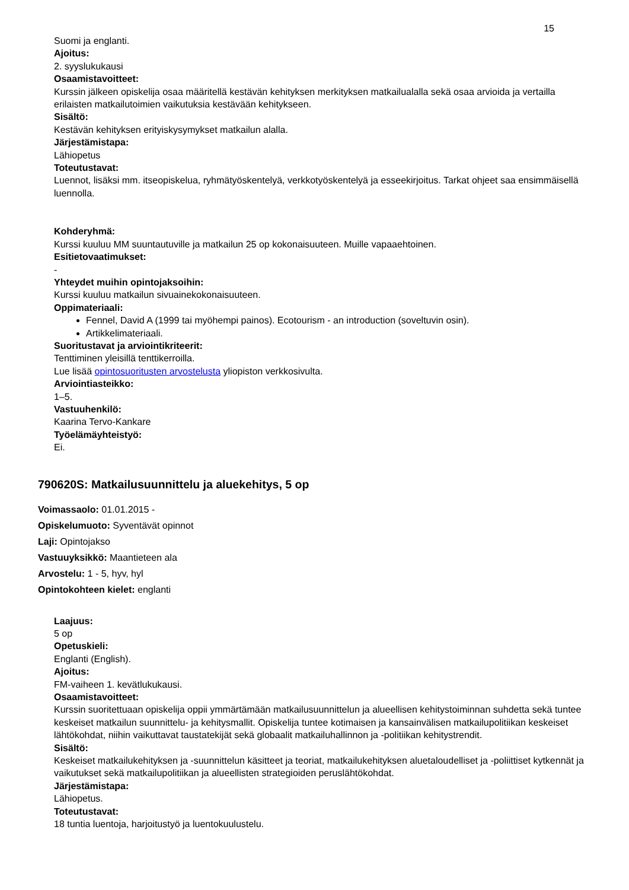15
Suomi ja englanti.
Ajoitus:
2. syyslukukausi
Osaamistavoitteet:
Kurssin jälkeen opiskelija osaa määritellä kestävän kehityksen merkityksen matkailualalla sekä osaa arvioida ja vertailla erilaisten matkailutoimien vaikutuksia kestävään kehitykseen.
Sisältö:
Kestävän kehityksen erityiskysymykset matkailun alalla.
Järjestämistapa:
Lähiopetus
Toteutustavat:
Luennot, lisäksi mm. itseopiskelua, ryhmätyöskentelyä, verkkotyöskentelyä ja esseekirjoitus. Tarkat ohjeet saa ensimmäisellä luennolla.
Kohderyhmä:
Kurssi kuuluu MM suuntautuville ja matkailun 25 op kokonaisuuteen. Muille vapaaehtoinen.
Esitietovaatimukset:
-
Yhteydet muihin opintojaksoihin:
Kurssi kuuluu matkailun sivuainekokonaisuuteen.
Oppimateriaali:
Fennel, David A (1999 tai myöhempi painos). Ecotourism - an introduction (soveltuvin osin).
Artikkelimateriaali.
Suoritustavat ja arviointikriteerit:
Tenttiminen yleisillä tenttikerroilla.
Lue lisää opintosuoritusten arvostelusta yliopiston verkkosivulta.
Arviointiasteikko:
1–5.
Vastuuhenkilö:
Kaarina Tervo-Kankare
Työelämäyhteistyö:
Ei.
790620S: Matkailusuunnittelu ja aluekehitys, 5 op
Voimassaolo: 01.01.2015 -
Opiskelumuoto: Syventävät opinnot
Laji: Opintojakso
Vastuuyksikkö: Maantieteen ala
Arvostelu: 1 - 5, hyv, hyl
Opintokohteen kielet: englanti
Laajuus:
5 op
Opetuskieli:
Englanti (English).
Ajoitus:
FM-vaiheen 1. kevätlukukausi.
Osaamistavoitteet:
Kurssin suoritettuaan opiskelija oppii ymmärtämään matkailusuunnittelun ja alueellisen kehitystoiminnan suhdetta sekä tuntee keskeiset matkailun suunnittelu- ja kehitysmallit. Opiskelija tuntee kotimaisen ja kansainvälisen matkailupolitiikan keskeiset lähtökohdat, niihin vaikuttavat taustatekijät sekä globaalit matkailuhallinnon ja -politiikan kehitystrendit.
Sisältö:
Keskeiset matkailukehityksen ja -suunnittelun käsitteet ja teoriat, matkailukehityksen aluetaloudelliset ja -poliittiset kytkennät ja vaikutukset sekä matkailupolitiikan ja alueellisten strategioiden peruslähtökohdat.
Järjestämistapa:
Lähiopetus.
Toteutustavat:
18 tuntia luentoja, harjoitustyö ja luentokuulustelu.